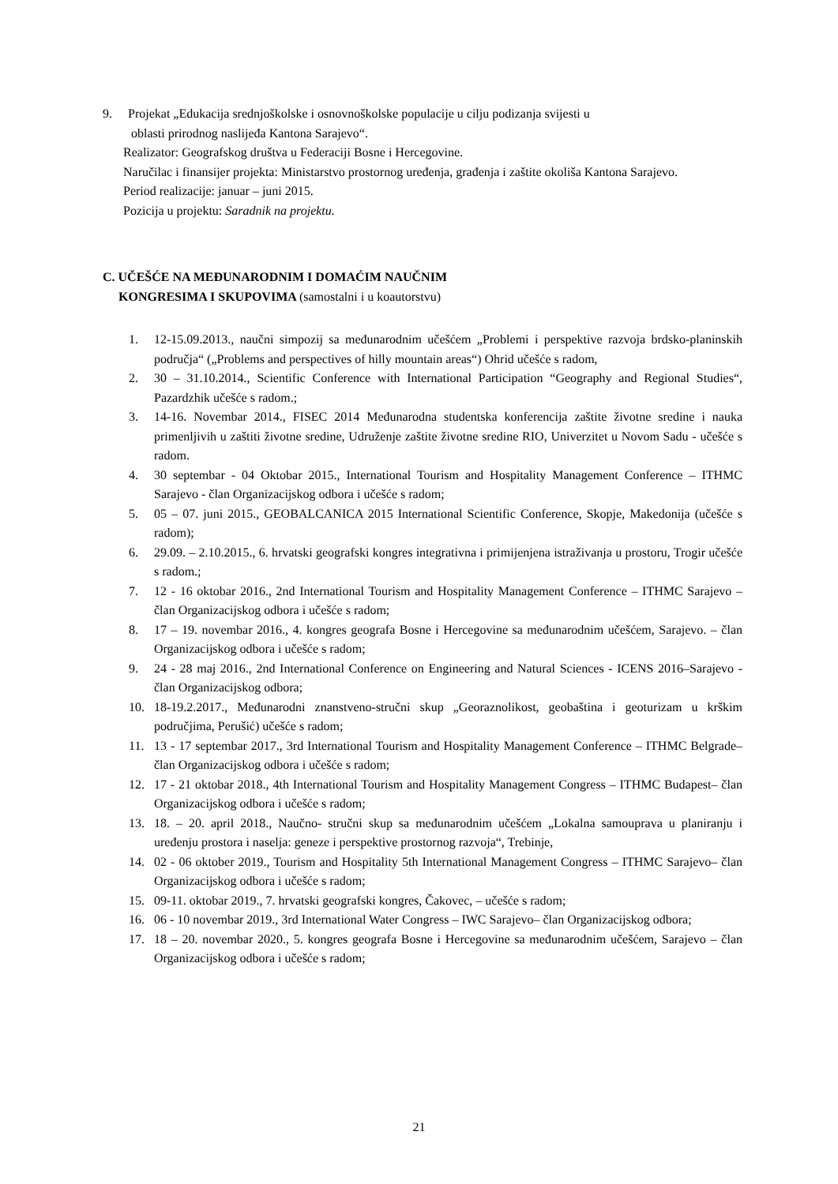9. Projekat „Edukacija srednjoškolske i osnovnoškolske populacije u cilju podizanja svijesti u
oblasti prirodnog naslijeđa Kantona Sarajevo“.
Realizator: Geografskog društva u Federaciji Bosne i Hercegovine.
Naručilac i finansijer projekta: Ministarstvo prostornog uređenja, građenja i zaštite okoliša Kantona Sarajevo.
Period realizacije: januar – juni 2015.
Pozicija u projektu: Saradnik na projektu.
C. UČEŠĆE NA MEĐUNARODNIM I DOMAĆIM NAUČNIM
KONGRESIMA I SKUPOVIMA (samostalni i u koautorstvu)
1. 12-15.09.2013., naučni simpozij sa međunarodnim učešćem „Problemi i perspektive razvoja brdsko-planinskih područja“ („Problems and perspectives of hilly mountain areas“) Ohrid učešće s radom,
2. 30 – 31.10.2014., Scientific Conference with International Participation “Geography and Regional Studies“, Pazardzhik učešće s radom.;
3. 14-16. Novembar 2014., FISEC 2014 Međunarodna studentska konferencija zaštite životne sredine i nauka primenljivih u zaštiti životne sredine, Udruženje zaštite životne sredine RIO, Univerzitet u Novom Sadu - učešće s radom.
4. 30 septembar - 04 Oktobar 2015., International Tourism and Hospitality Management Conference – ITHMC Sarajevo - član Organizacijskog odbora i učešće s radom;
5. 05 – 07. juni 2015., GEOBALCANICA 2015 International Scientific Conference, Skopje, Makedonija (učešće s radom);
6. 29.09. – 2.10.2015., 6. hrvatski geografski kongres integrativna i primijenjena istraživanja u prostoru, Trogir učešće s radom.;
7. 12 - 16 oktobar 2016., 2nd International Tourism and Hospitality Management Conference – ITHMC Sarajevo – član Organizacijskog odbora i učešće s radom;
8. 17 – 19. novembar 2016., 4. kongres geografa Bosne i Hercegovine sa međunarodnim učešćem, Sarajevo. – član Organizacijskog odbora i učešće s radom;
9. 24 - 28 maj 2016., 2nd International Conference on Engineering and Natural Sciences - ICENS 2016–Sarajevo - član Organizacijskog odbora;
10. 18-19.2.2017., Međunarodni znanstveno-stručni skup „Georaznolikost, geobaština i geoturizam u krškim područjima, Perušić) učešće s radom;
11. 13 - 17 septembar 2017., 3rd International Tourism and Hospitality Management Conference – ITHMC Belgrade– član Organizacijskog odbora i učešće s radom;
12. 17 - 21 oktobar 2018., 4th International Tourism and Hospitality Management Congress – ITHMC Budapest– član Organizacijskog odbora i učešće s radom;
13. 18. – 20. april 2018., Naučno- stručni skup sa međunarodnim učešćem „Lokalna samouprava u planiranju i uređenju prostora i naselja: geneze i perspektive prostornog razvoja“, Trebinje,
14. 02 - 06 oktober 2019., Tourism and Hospitality 5th International Management Congress – ITHMC Sarajevo– član Organizacijskog odbora i učešće s radom;
15. 09-11. oktobar 2019., 7. hrvatski geografski kongres, Čakovec, – učešće s radom;
16. 06 - 10 novembar 2019., 3rd International Water Congress – IWC Sarajevo– član Organizacijskog odbora;
17. 18 – 20. novembar 2020., 5. kongres geografa Bosne i Hercegovine sa međunarodnim učešćem, Sarajevo – član Organizacijskog odbora i učešće s radom;
21